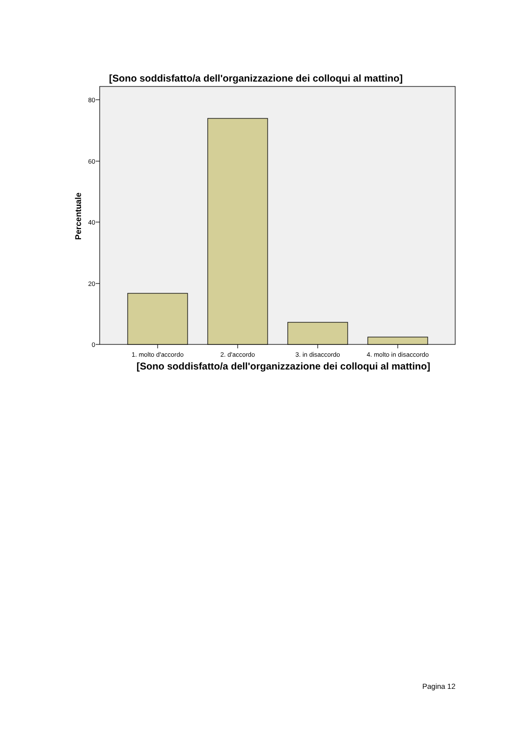[Sono soddisfatto/a dell'organizzazione dei colloqui al mattino]
80
60
40
20
0
1. molto d'accordo
2. d'accordo
3. in disaccordo
4. molto in disaccordo
Percentuale
[Sono soddisfatto/a dell'organizzazione dei colloqui al mattino]
Pagina 12